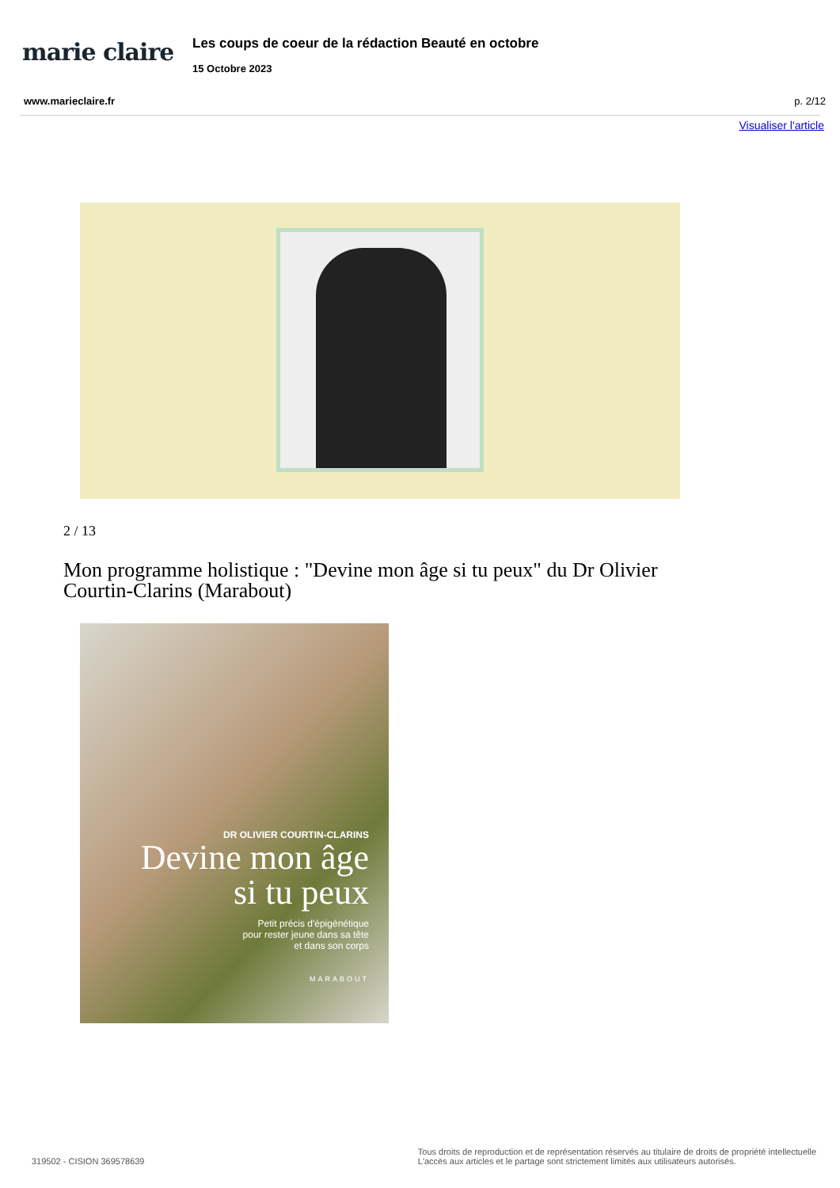marie claire
Les coups de coeur de la rédaction Beauté en octobre
15 Octobre 2023
www.marieclaire.fr p. 2/12
Visualiser l'article
2 / 13
Mon programme holistique : "Devine mon âge si tu peux" du Dr Olivier Courtin-Clarins (Marabout)
DR OLIVIER COURTIN-CLARINS
Devine mon âge
si tu peux
Petit précis d'épigénétique
pour rester jeune dans sa tête
et dans son corps
MARABOUT
319502 - CISION 369578639
Tous droits de reproduction et de représentation réservés au titulaire de droits de propriété intellectuelle
L'accès aux articles et le partage sont strictement limités aux utilisateurs autorisés.